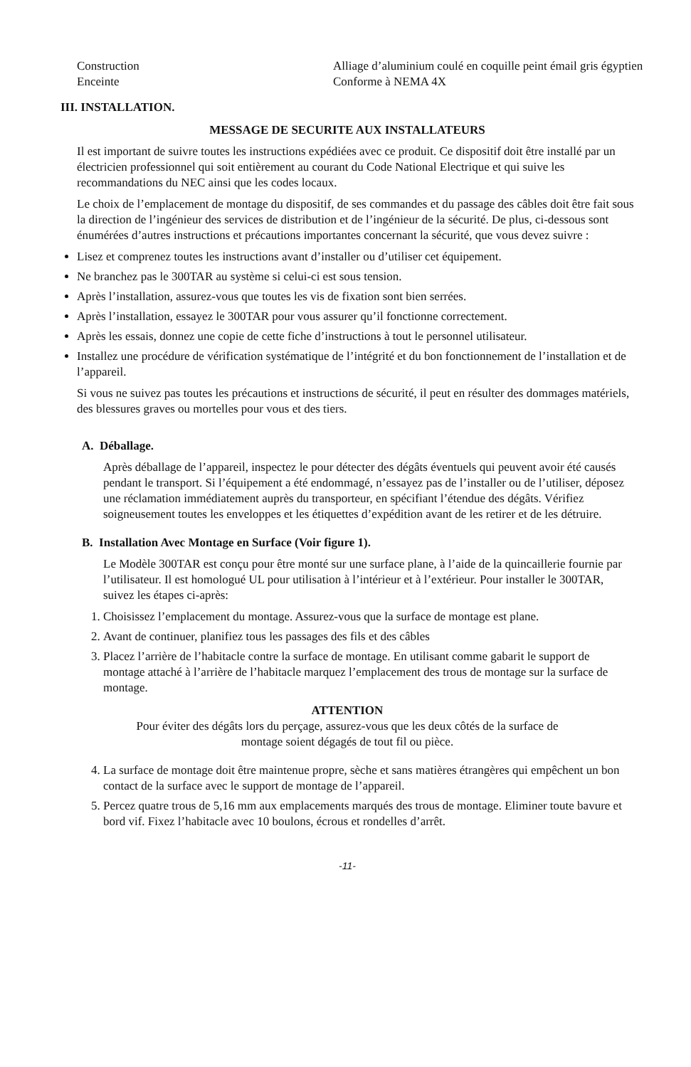| Construction | Alliage d’aluminium coulé en coquille peint émail gris égyptien |
| Enceinte | Conforme à NEMA 4X |
III. INSTALLATION.
MESSAGE DE SECURITE AUX INSTALLATEURS
Il est important de suivre toutes les instructions expédiées avec ce produit. Ce dispositif doit être installé par un électricien professionnel qui soit entièrement au courant du Code National Electrique et qui suive les recommandations du NEC ainsi que les codes locaux.
Le choix de l’emplacement de montage du dispositif, de ses commandes et du passage des câbles doit être fait sous la direction de l’ingénieur des services de distribution et de l’ingénieur de la sécurité. De plus, ci-dessous sont énumérées d’autres instructions et précautions importantes concernant la sécurité, que vous devez suivre :
Lisez et comprenez toutes les instructions avant d’installer ou d’utiliser cet équipement.
Ne branchez pas le 300TAR au système si celui-ci est sous tension.
Après l’installation, assurez-vous que toutes les vis de fixation sont bien serrées.
Après l’installation, essayez le 300TAR pour vous assurer qu’il fonctionne correctement.
Après les essais, donnez une copie de cette fiche d’instructions à tout le personnel utilisateur.
Installez une procédure de vérification systématique de l’intégrité et du bon fonctionnement de l’installation et de l’appareil.
Si vous ne suivez pas toutes les précautions et instructions de sécurité, il peut en résulter des dommages matériels, des blessures graves ou mortelles pour vous et des tiers.
A. Déballage.
Après déballage de l’appareil, inspectez le pour détecter des dégâts éventuels qui peuvent avoir été causés pendant le transport. Si l’équipement a été endommagé, n’essayez pas de l’installer ou de l’utiliser, déposez une réclamation immédiatement auprès du transporteur, en spécifiant l’étendue des dégâts. Vérifiez soigneusement toutes les enveloppes et les étiquettes d’expédition avant de les retirer et de les détruire.
B. Installation Avec Montage en Surface (Voir figure 1).
Le Modèle 300TAR est conçu pour être monté sur une surface plane, à l’aide de la quincaillerie fournie par l’utilisateur. Il est homologué UL pour utilisation à l’intérieur et à l’extérieur. Pour installer le 300TAR, suivez les étapes ci-après:
1. Choisissez l’emplacement du montage. Assurez-vous que la surface de montage est plane.
2. Avant de continuer, planifiez tous les passages des fils et des câbles
3. Placez l’arrière de l’habitacle contre la surface de montage. En utilisant comme gabarit le support de montage attaché à l’arrière de l’habitacle marquez l’emplacement des trous de montage sur la surface de montage.
ATTENTION
Pour éviter des dégâts lors du perçage, assurez-vous que les deux côtés de la surface de
montage soient dégagés de tout fil ou pièce.
4. La surface de montage doit être maintenue propre, sèche et sans matières étrangères qui empêchent un bon contact de la surface avec le support de montage de l’appareil.
5. Percez quatre trous de 5,16 mm aux emplacements marqués des trous de montage. Eliminer toute bavure et bord vif. Fixez l’habitacle avec 10 boulons, écrous et rondelles d’arrêt.
-11-